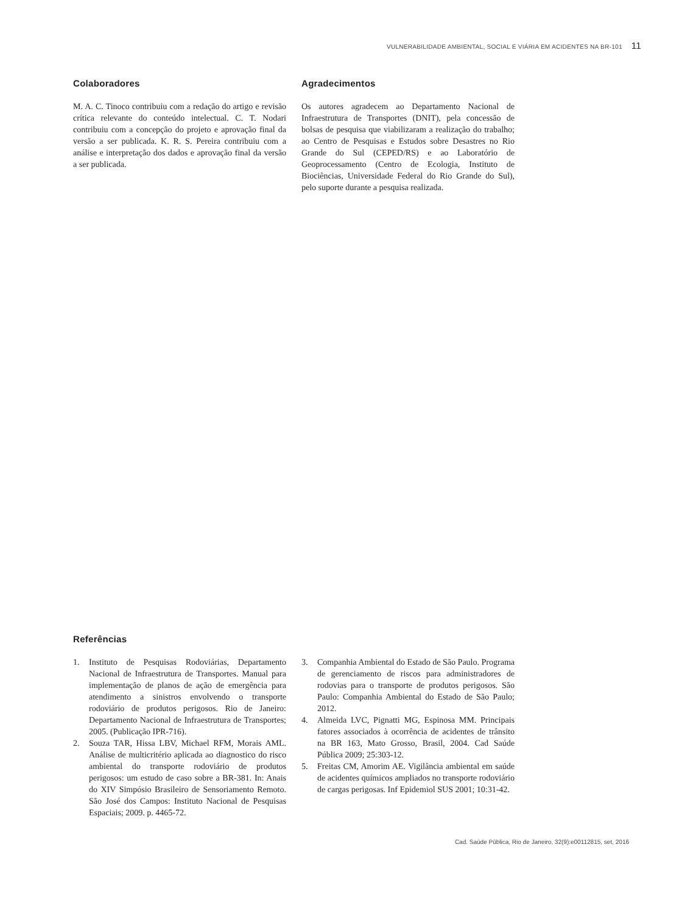VULNERABILIDADE AMBIENTAL, SOCIAL E VIÁRIA EM ACIDENTES NA BR-101 11
Colaboradores
M. A. C. Tinoco contribuiu com a redação do artigo e revisão crítica relevante do conteúdo intelectual. C. T. Nodari contribuiu com a concepção do projeto e aprovação final da versão a ser publicada. K. R. S. Pereira contribuiu com a análise e interpretação dos dados e aprovação final da versão a ser publicada.
Agradecimentos
Os autores agradecem ao Departamento Nacional de Infraestrutura de Transportes (DNIT), pela concessão de bolsas de pesquisa que viabilizaram a realização do trabalho; ao Centro de Pesquisas e Estudos sobre Desastres no Rio Grande do Sul (CEPED/RS) e ao Laboratório de Geoprocessamento (Centro de Ecologia, Instituto de Biociências, Universidade Federal do Rio Grande do Sul), pelo suporte durante a pesquisa realizada.
Referências
1. Instituto de Pesquisas Rodoviárias, Departamento Nacional de Infraestrutura de Transportes. Manual para implementação de planos de ação de emergência para atendimento a sinistros envolvendo o transporte rodoviário de produtos perigosos. Rio de Janeiro: Departamento Nacional de Infraestrutura de Transportes; 2005. (Publicação IPR-716).
2. Souza TAR, Hissa LBV, Michael RFM, Morais AML. Análise de multicritério aplicada ao diagnostico do risco ambiental do transporte rodoviário de produtos perigosos: um estudo de caso sobre a BR-381. In: Anais do XIV Simpósio Brasileiro de Sensoriamento Remoto. São José dos Campos: Instituto Nacional de Pesquisas Espaciais; 2009. p. 4465-72.
3. Companhia Ambiental do Estado de São Paulo. Programa de gerenciamento de riscos para administradores de rodovias para o transporte de produtos perigosos. São Paulo: Companhia Ambiental do Estado de São Paulo; 2012.
4. Almeida LVC, Pignatti MG, Espinosa MM. Principais fatores associados à ocorrência de acidentes de trânsito na BR 163, Mato Grosso, Brasil, 2004. Cad Saúde Pública 2009; 25:303-12.
5. Freitas CM, Amorim AE. Vigilância ambiental em saúde de acidentes químicos ampliados no transporte rodoviário de cargas perigosas. Inf Epidemiol SUS 2001; 10:31-42.
Cad. Saúde Pública, Rio de Janeiro, 32(9):e00112815, set, 2016